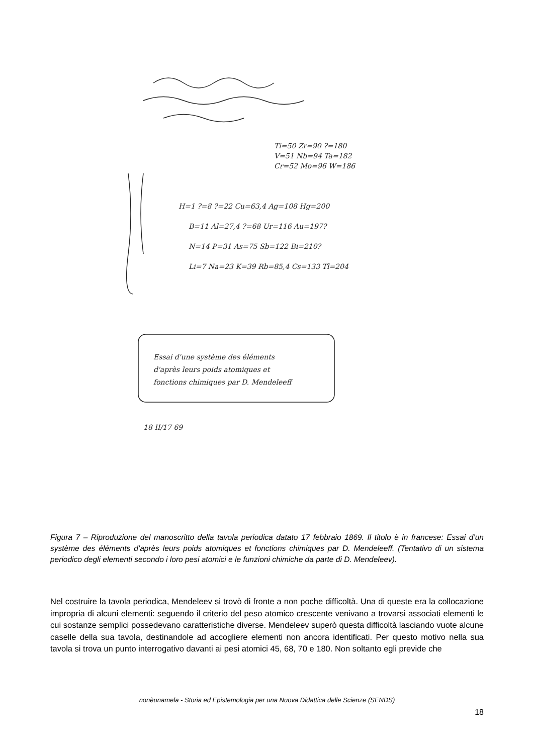Ti=50 Zr=90 ?=180
V=51 Nb=94 Ta=182
Cr=52 Mo=96 W=186
H=1 ?=8 ?=22 Cu=63,4 Ag=108 Hg=200
B=11 Al=27,4 ?=68 Ur=116 Au=197?
N=14 P=31 As=75 Sb=122 Bi=210?
Li=7 Na=23 K=39 Rb=85,4 Cs=133 Tl=204
Essai d'une système des éléments
d'après leurs poids atomiques et
fonctions chimiques par D. Mendeleeff
18 II/17 69
Figura 7 – Riproduzione del manoscritto della tavola periodica datato 17 febbraio 1869. Il titolo è in francese: Essai d’un système des éléments d’après leurs poids atomiques et fonctions chimiques par D. Mendeleeff. (Tentativo di un sistema periodico degli elementi secondo i loro pesi atomici e le funzioni chimiche da parte di D. Mendeleev).
Nel costruire la tavola periodica, Mendeleev si trovò di fronte a non poche difficoltà. Una di queste era la collocazione impropria di alcuni elementi: seguendo il criterio del peso atomico crescente venivano a trovarsi associati elementi le cui sostanze semplici possedevano caratteristiche diverse. Mendeleev superò questa difficoltà lasciando vuote alcune caselle della sua tavola, destinandole ad accogliere elementi non ancora identificati. Per questo motivo nella sua tavola si trova un punto interrogativo davanti ai pesi atomici 45, 68, 70 e 180. Non soltanto egli previde che
nonèunamela - Storia ed Epistemologia per una Nuova Didattica delle Scienze (SENDS)
18